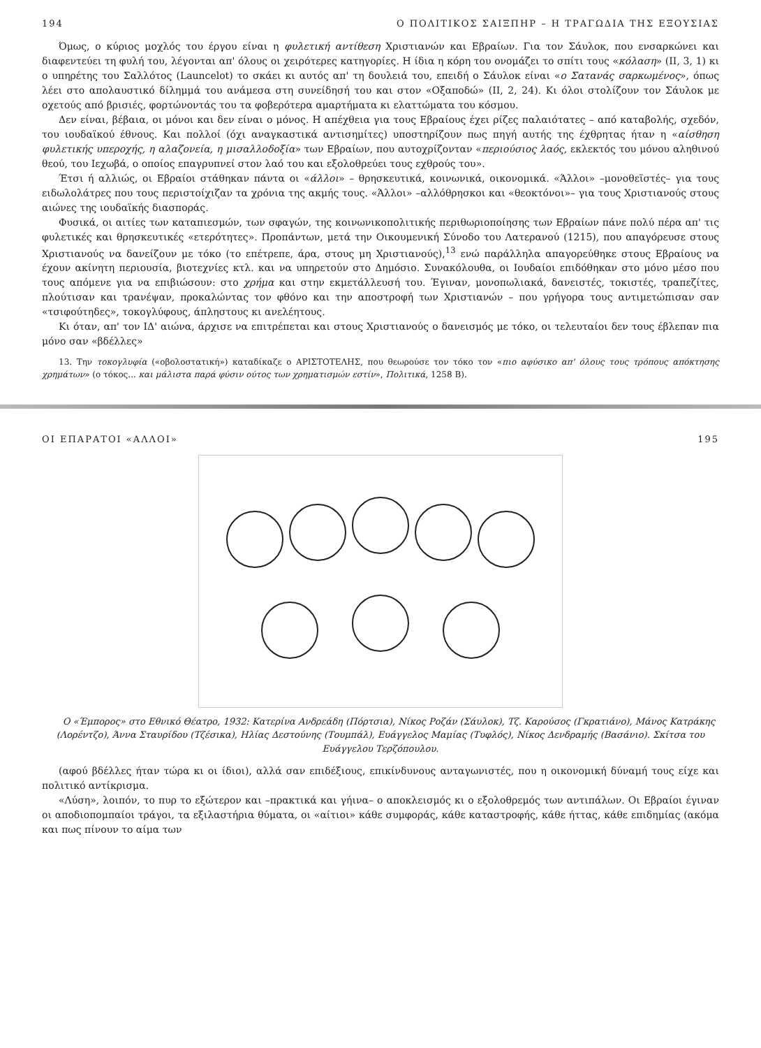194 Ο ΠΟΛΙΤΙΚΟΣ ΣΑΙΞΠΗΡ – Η ΤΡΑΓΩΔΙΑ ΤΗΣ ΕΞΟΥΣΙΑΣ
Όμως, ο κύριος μοχλός του έργου είναι η φυλετική αντίθεση Χριστιανών και Εβραίων. Για τον Σάυλοκ, που ενσαρκώνει και διαφεντεύει τη φυλή του, λέγονται απ' όλους οι χειρότερες κατηγορίες. Η ίδια η κόρη του ονομάζει το σπίτι τους «κόλαση» (ΙΙ, 3, 1) κι ο υπηρέτης του Σαλλότος (Launcelot) το σκάει κι αυτός απ' τη δουλειά του, επειδή ο Σάυλοκ είναι «ο Σατανάς σαρκωμένος», όπως λέει στο απολαυστικό δίλημμά του ανάμεσα στη συνείδησή του και στον «Οξαποδώ» (ΙΙ, 2, 24). Κι όλοι στολίζουν τον Σάυλοκ με οχετούς από βρισιές, φορτώνοντάς του τα φοβερότερα αμαρτήματα κι ελαττώματα του κόσμου.
Δεν είναι, βέβαια, οι μόνοι και δεν είναι ο μόνος. Η απέχθεια για τους Εβραίους έχει ρίζες παλαιότατες – από καταβολής, σχεδόν, του ιουδαϊκού έθνους. Και πολλοί (όχι αναγκαστικά αντισημίτες) υποστηρίζουν πως πηγή αυτής της έχθρητας ήταν η «αίσθηση φυλετικής υπεροχής, η αλαζονεία, η μισαλλοδοξία» των Εβραίων, που αυτοχρίζονταν «περιούσιος λαός, εκλεκτός του μόνου αληθινού θεού, του Ιεχωβά, ο οποίος επαγρυπνεί στον λαό του και εξολοθρεύει τους εχθρούς του».
Έτσι ή αλλιώς, οι Εβραίοι στάθηκαν πάντα οι «άλλοι» – θρησκευτικά, κοινωνικά, οικονομικά. «Άλλοι» –μονοθεϊστές– για τους ειδωλολάτρες που τους περιστοίχιζαν τα χρόνια της ακμής τους. «Άλλοι» –αλλόθρησκοι και «θεοκτόνοι»– για τους Χριστιανούς στους αιώνες της ιουδαϊκής διασποράς.
Φυσικά, οι αιτίες των καταπιεσμών, των σφαγών, της κοινωνικοπολιτικής περιθωριοποίησης των Εβραίων πάνε πολύ πέρα απ' τις φυλετικές και θρησκευτικές «ετερότητες». Προπάντων, μετά την Οικουμενική Σύνοδο του Λατερανού (1215), που απαγόρευσε στους Χριστιανούς να δανείζουν με τόκο (το επέτρεπε, άρα, στους μη Χριστιανούς),<sup>13</sup> ενώ παράλληλα απαγορεύθηκε στους Εβραίους να έχουν ακίνητη περιουσία, βιοτεχνίες κτλ. και να υπηρετούν στο Δημόσιο. Συνακόλουθα, οι Ιουδαίοι επιδόθηκαν στο μόνο μέσο που τους απόμενε για να επιβιώσουν: στο χρήμα και στην εκμετάλλευσή του. Έγιναν, μονοπωλιακά, δανειστές, τοκιστές, τραπεζίτες, πλούτισαν και τρανέψαν, προκαλώντας τον φθόνο και την αποστροφή των Χριστιανών – που γρήγορα τους αντιμετώπισαν σαν «τσιφούτηδες», τοκογλύφους, άπληστους κι ανελέητους.
Κι όταν, απ' τον ΙΔ' αιώνα, άρχισε να επιτρέπεται και στους Χριστιανούς ο δανεισμός με τόκο, οι τελευταίοι δεν τους έβλεπαν πια μόνο σαν «βδέλλες»
13. Την τοκογλυφία («οβολοστατική») καταδίκαζε ο ΑΡΙΣΤΟΤΕΛΗΣ, που θεωρούσε τον τόκο τον «πιο αφύσικο απ' όλους τους τρόπους απόκτησης χρημάτων» (ο τόκος... και μάλιστα παρά φύσιν ούτος των χρηματισμών εστίν», Πολιτικά, 1258 Β).
ΟΙ ΕΠΑΡΑΤΟΙ «ΑΛΛΟΙ» 195
Ο «Έμπορος» στο Εθνικό Θέατρο, 1932: Κατερίνα Ανδρεάδη (Πόρτσια), Νίκος Ροζάν (Σάυλοκ), Τζ. Καρούσος (Γκρατιάνο), Μάνος Κατράκης (Λορέντζο), Άννα Σταυρίδου (Τζέσικα), Ηλίας Δεστούνης (Τουμπάλ), Ευάγγελος Μαμίας (Τυφλός), Νίκος Δενδραμής (Βασάνιο). Σκίτσα του Ευάγγελου Τερζόπουλου.
(αφού βδέλλες ήταν τώρα κι οι ίδιοι), αλλά σαν επιδέξιους, επικίνδυνους ανταγωνιστές, που η οικονομική δύναμή τους είχε και πολιτικό αντίκρισμα.
«Λύση», λοιπόν, το πυρ το εξώτερον και –πρακτικά και γήινα– ο αποκλεισμός κι ο εξολοθρεμός των αντιπάλων. Οι Εβραίοι έγιναν οι αποδιοπομπαίοι τράγοι, τα εξιλαστήρια θύματα, οι «αίτιοι» κάθε συμφοράς, κάθε καταστροφής, κάθε ήττας, κάθε επιδημίας (ακόμα και πως πίνουν το αίμα των